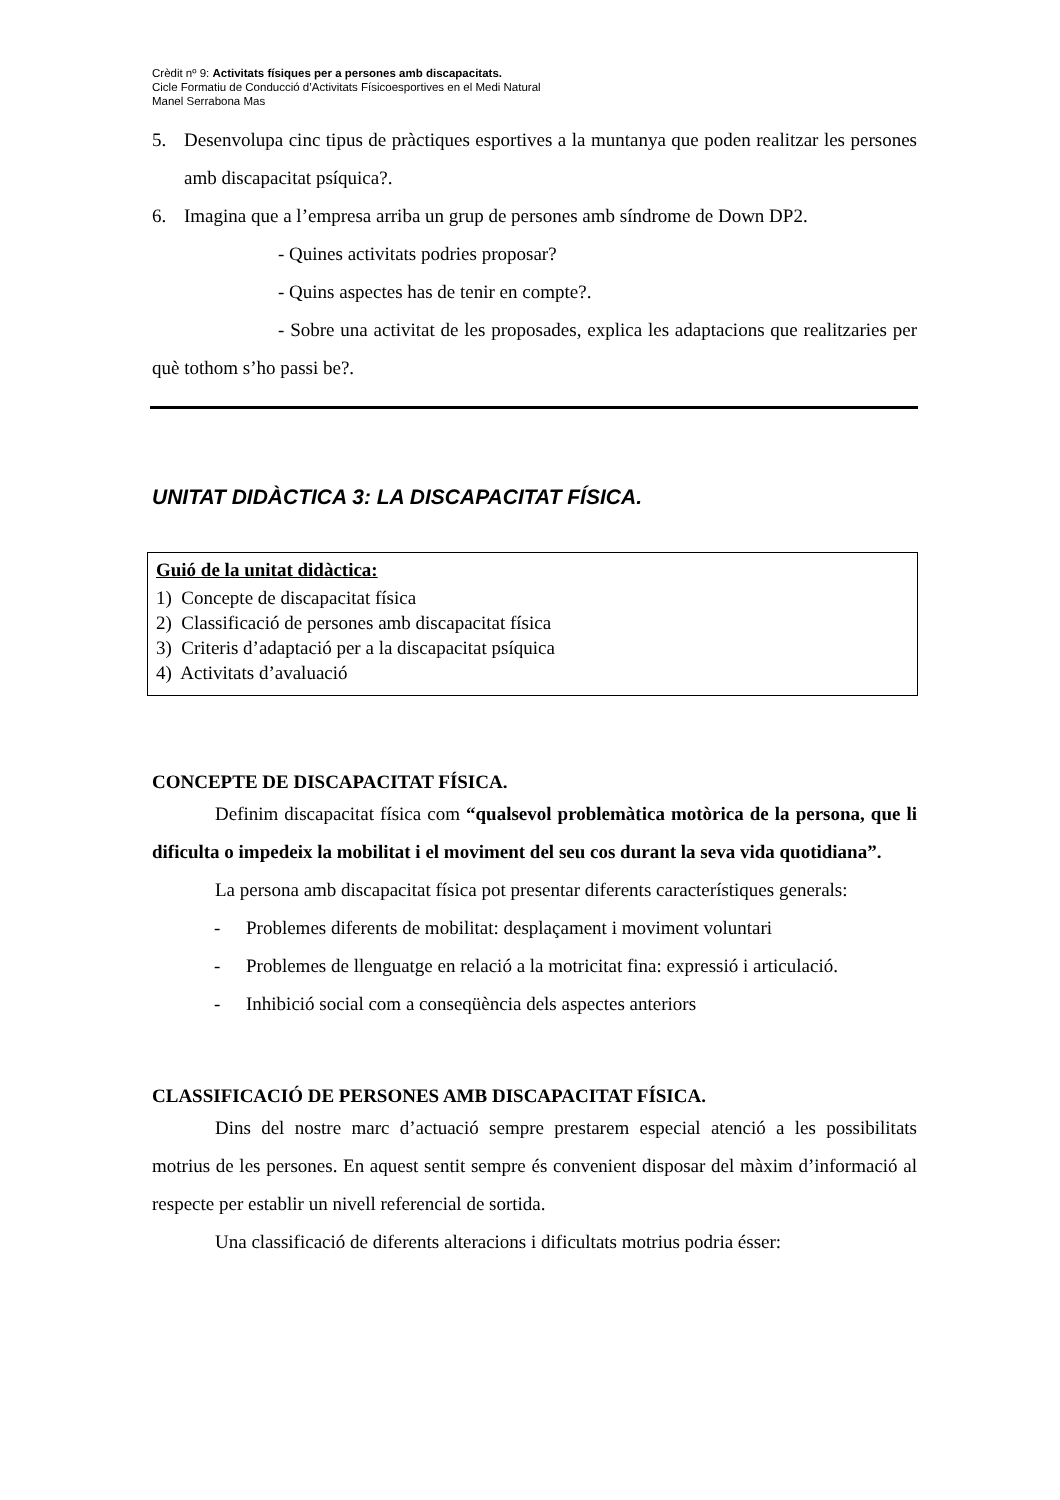Crèdit nº 9: Activitats físiques per a persones amb discapacitats.
Cicle Formatiu de Conducció d’Activitats Físicoesportives en el Medi Natural
Manel Serrabona Mas
5. Desenvolupa cinc tipus de pràctiques esportives a la muntanya que poden realitzar les persones amb discapacitat psíquica?.
6. Imagina que a l’empresa arriba un grup de persones amb síndrome de Down DP2.
- Quines activitats podries proposar?
- Quins aspectes has de tenir en compte?.
- Sobre una activitat de les proposades, explica les adaptacions que realitzaries per què tothom s’ho passi be?.
UNITAT DIDÀCTICA 3: LA DISCAPACITAT FÍSICA.
Guió de la unitat didàctica:
1) Concepte de discapacitat física
2) Classificació de persones amb discapacitat física
3) Criteris d’adaptació per a la discapacitat psíquica
4) Activitats d’avaluació
CONCEPTE DE DISCAPACITAT FÍSICA.
Definim discapacitat física com “qualsevol problemàtica motòrica de la persona, que li dificulta o impedeix la mobilitat i el moviment del seu cos durant la seva vida quotidiana”.
La persona amb discapacitat física pot presentar diferents característiques generals:
- Problemes diferents de mobilitat: desplaçament i moviment voluntari
- Problemes de llenguatge en relació a la motricitat fina: expressió i articulació.
- Inhibició social com a conseqüència dels aspectes anteriors
CLASSIFICACIÓ DE PERSONES AMB DISCAPACITAT FÍSICA.
Dins del nostre marc d’actuació sempre prestarem especial atenció a les possibilitats motrius de les persones. En aquest sentit sempre és convenient disposar del màxim d’informació al respecte per establir un nivell referencial de sortida.
Una classificació de diferents alteracions i dificultats motrius podria ésser: